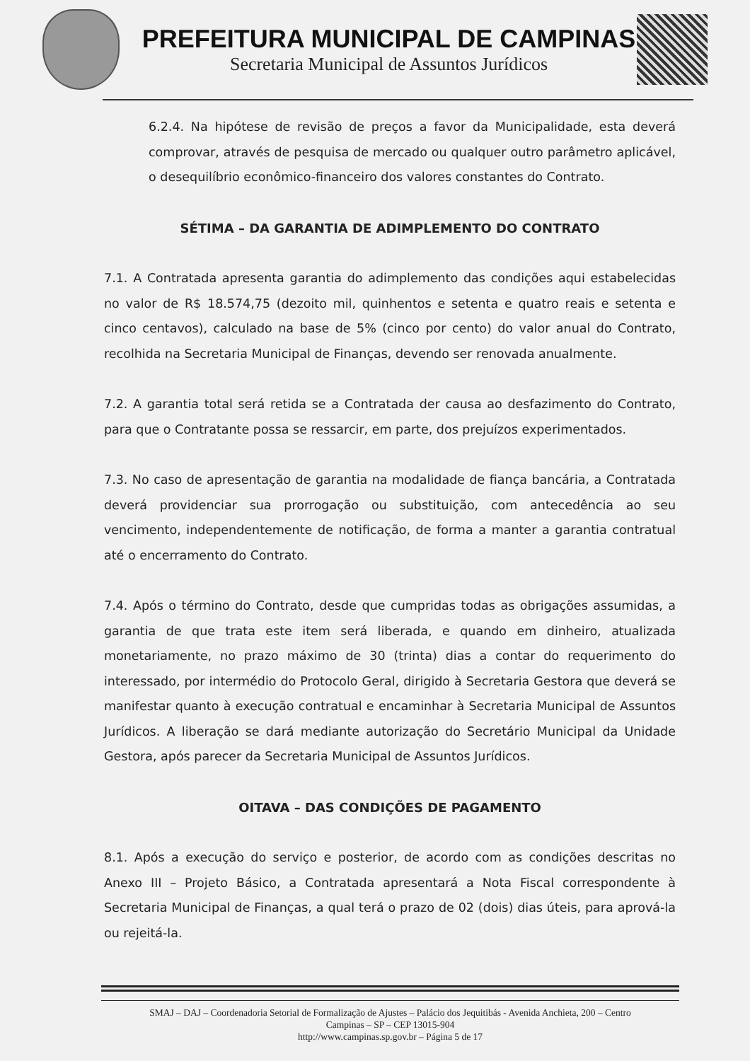PREFEITURA MUNICIPAL DE CAMPINAS
Secretaria Municipal de Assuntos Jurídicos
6.2.4. Na hipótese de revisão de preços a favor da Municipalidade, esta deverá comprovar, através de pesquisa de mercado ou qualquer outro parâmetro aplicável, o desequilíbrio econômico-financeiro dos valores constantes do Contrato.
SÉTIMA – DA GARANTIA DE ADIMPLEMENTO DO CONTRATO
7.1. A Contratada apresenta garantia do adimplemento das condições aqui estabelecidas no valor de R$ 18.574,75 (dezoito mil, quinhentos e setenta e quatro reais e setenta e cinco centavos), calculado na base de 5% (cinco por cento) do valor anual do Contrato, recolhida na Secretaria Municipal de Finanças, devendo ser renovada anualmente.
7.2. A garantia total será retida se a Contratada der causa ao desfazimento do Contrato, para que o Contratante possa se ressarcir, em parte, dos prejuízos experimentados.
7.3. No caso de apresentação de garantia na modalidade de fiança bancária, a Contratada deverá providenciar sua prorrogação ou substituição, com antecedência ao seu vencimento, independentemente de notificação, de forma a manter a garantia contratual até o encerramento do Contrato.
7.4. Após o término do Contrato, desde que cumpridas todas as obrigações assumidas, a garantia de que trata este item será liberada, e quando em dinheiro, atualizada monetariamente, no prazo máximo de 30 (trinta) dias a contar do requerimento do interessado, por intermédio do Protocolo Geral, dirigido à Secretaria Gestora que deverá se manifestar quanto à execução contratual e encaminhar à Secretaria Municipal de Assuntos Jurídicos. A liberação se dará mediante autorização do Secretário Municipal da Unidade Gestora, após parecer da Secretaria Municipal de Assuntos Jurídicos.
OITAVA – DAS CONDIÇÕES DE PAGAMENTO
8.1. Após a execução do serviço e posterior, de acordo com as condições descritas no Anexo III – Projeto Básico, a Contratada apresentará a Nota Fiscal correspondente à Secretaria Municipal de Finanças, a qual terá o prazo de 02 (dois) dias úteis, para aprová-la ou rejeitá-la.
SMAJ – DAJ – Coordenadoria Setorial de Formalização de Ajustes – Palácio dos Jequitibás - Avenida Anchieta, 200 – Centro
Campinas – SP – CEP 13015-904
http://www.campinas.sp.gov.br – Página 5 de 17